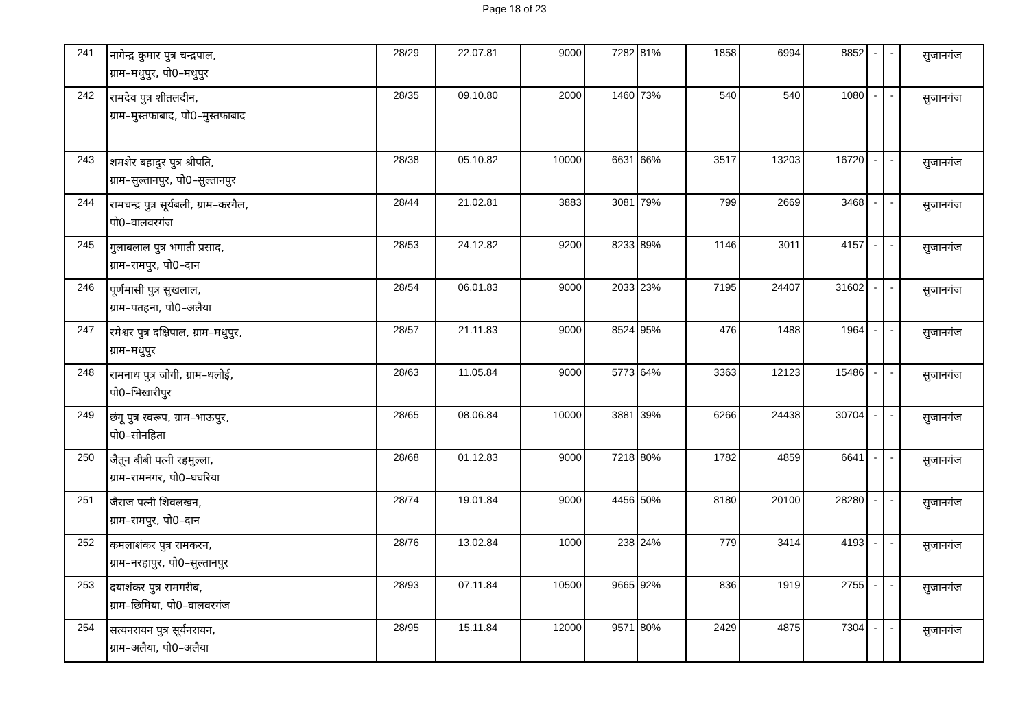Page 18 of 23
| 241 | नागेन्द्र कुमार पुत्र चन्द्रपाल, ग्राम–मधुपुर, पो0–मधुपुर | 28/29 | 22.07.81 | 9000 | 7282 | 81% | 1858 | 6994 | 8852 | - | - | सुजानगंज |
| 242 | रामदेव पुत्र शीतलदीन, ग्राम–मुस्तफाबाद, पो0–मुस्तफाबाद | 28/35 | 09.10.80 | 2000 | 1460 | 73% | 540 | 540 | 1080 | - | - | सुजानगंज |
| 243 | शमशेर बहादुर पुत्र श्रीपति, ग्राम–सुल्तानपुर, पो0–सुल्तानपुर | 28/38 | 05.10.82 | 10000 | 6631 | 66% | 3517 | 13203 | 16720 | - | - | सुजानगंज |
| 244 | रामचन्द्र पुत्र सूर्यबली, ग्राम–करगैल, पो0–वालवरगंज | 28/44 | 21.02.81 | 3883 | 3081 | 79% | 799 | 2669 | 3468 | - | - | सुजानगंज |
| 245 | गुलाबलाल पुत्र भगाती प्रसाद, ग्राम–रामपुर, पो0–दान | 28/53 | 24.12.82 | 9200 | 8233 | 89% | 1146 | 3011 | 4157 | - | - | सुजानगंज |
| 246 | पूर्णमासी पुत्र सुखलाल, ग्राम–पतहना, पो0–अलैया | 28/54 | 06.01.83 | 9000 | 2033 | 23% | 7195 | 24407 | 31602 | - | - | सुजानगंज |
| 247 | रमेश्वर पुत्र दक्षिपाल, ग्राम–मधुपुर, ग्राम–मधुपुर | 28/57 | 21.11.83 | 9000 | 8524 | 95% | 476 | 1488 | 1964 | - | - | सुजानगंज |
| 248 | रामनाथ पुत्र जोगी, ग्राम–थलोई, पो0–भिखारीपुर | 28/63 | 11.05.84 | 9000 | 5773 | 64% | 3363 | 12123 | 15486 | - | - | सुजानगंज |
| 249 | छंगू पुत्र स्वरूप, ग्राम–भाऊपुर, पो0–सोनहिता | 28/65 | 08.06.84 | 10000 | 3881 | 39% | 6266 | 24438 | 30704 | - | - | सुजानगंज |
| 250 | जैतून बीबी पत्नी रहमुल्ला, ग्राम–रामनगर, पो0–घघरिया | 28/68 | 01.12.83 | 9000 | 7218 | 80% | 1782 | 4859 | 6641 | - | - | सुजानगंज |
| 251 | जैराज पत्नी शिवलखन, ग्राम–रामपुर, पो0–दान | 28/74 | 19.01.84 | 9000 | 4456 | 50% | 8180 | 20100 | 28280 | - | - | सुजानगंज |
| 252 | कमलाशंकर पुत्र रामकरन, ग्राम–नरहापुर, पो0–सुल्तानपुर | 28/76 | 13.02.84 | 1000 | 238 | 24% | 779 | 3414 | 4193 | - | - | सुजानगंज |
| 253 | दयाशंकर पुत्र रामगरीब, ग्राम–छिमिया, पो0–वालवरगंज | 28/93 | 07.11.84 | 10500 | 9665 | 92% | 836 | 1919 | 2755 | - | - | सुजानगंज |
| 254 | सत्यनरायन पुत्र सूर्यनरायन, ग्राम–अलैया, पो0–अलैया | 28/95 | 15.11.84 | 12000 | 9571 | 80% | 2429 | 4875 | 7304 | - | - | सुजानगंज |